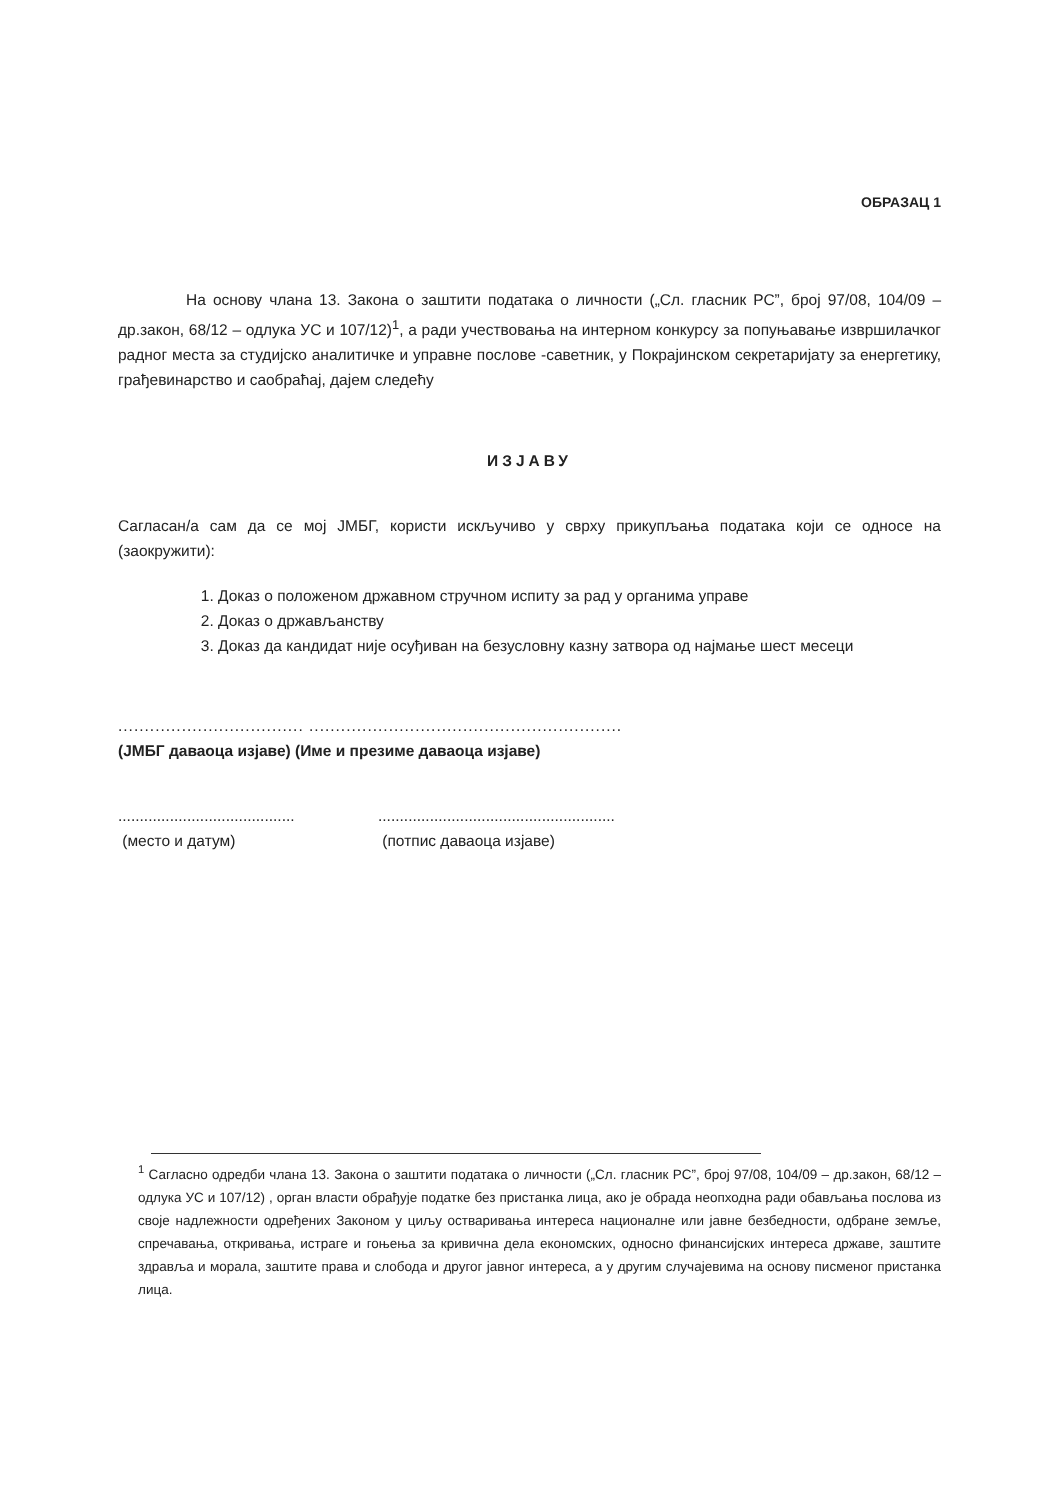ОБРАЗАЦ 1
На основу члана 13. Закона о заштити података о личности („Сл. гласник РС”, број 97/08, 104/09 – др.закон, 68/12 – одлука УС и 107/12)<sup>1</sup>, а ради учествовања на интерном конкурсу за попуњавање извршилачког радног места за студијско аналитичке и управне послове -саветник, у Покрајинском секретаријату за енергетику, грађевинарство и саобраћај, дајем следећу
ИЗЈАВУ
Сагласан/а сам да се мој ЈМБГ, користи искључиво у сврху прикупљања података који се односе на (заокружити):
1. Доказ о положеном државном стручном испиту за рад у органима управе
2. Доказ о држављанству
3. Доказ да кандидат није осуђиван на безусловну казну затвора од најмање шест месеци
................................... ...........................................................
(ЈМБГ даваоца изјаве) (Име и презиме даваоца изјаве)
.........................................
(место и датум)
.......................................................
(потпис даваоца изјаве)
<sup>1</sup> Сагласно одредби члана 13. Закона о заштити података о личности („Сл. гласник РС”, број 97/08, 104/09 – др.закон, 68/12 – одлука УС и 107/12) , орган власти обрађује податке без пристанка лица, ако је обрада неопходна ради обављања послова из своје надлежности одређених Законом у циљу остваривања интереса националне или јавне безбедности, одбране земље, спречавања, откривања, истраге и гоњења за кривична дела економских, односно финансијских интереса државе, заштите здравља и морала, заштите права и слобода и другог јавног интереса, а у другим случајевима на основу писменог пристанка лица.